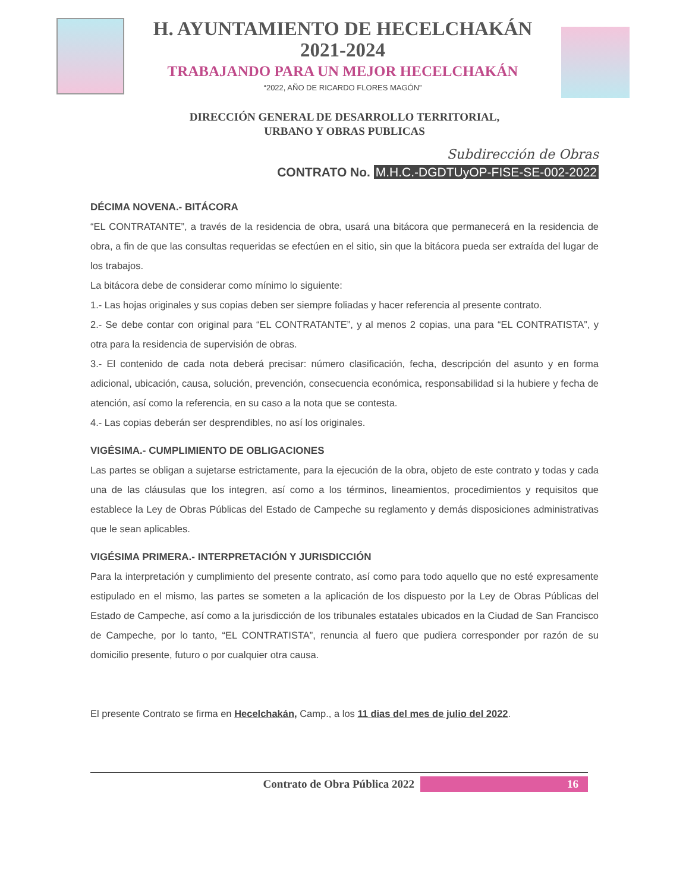H. AYUNTAMIENTO DE HECELCHAKÁN
2021-2024
TRABAJANDO PARA UN MEJOR HECELCHAKÁN
“2022, AÑO DE RICARDO FLORES MAGÓN”
DIRECCIÓN GENERAL DE DESARROLLO TERRITORIAL,
URBANO Y OBRAS PUBLICAS
Subdirección de Obras
CONTRATO No. M.H.C.-DGDTUyOP-FISE-SE-002-2022
DÉCIMA NOVENA.- BITÁCORA
“EL CONTRATANTE”, a través de la residencia de obra, usará una bitácora que permanecerá en la residencia de obra, a fin de que las consultas requeridas se efectúen en el sitio, sin que la bitácora pueda ser extraída del lugar de los trabajos.
La bitácora debe de considerar como mínimo lo siguiente:
1.- Las hojas originales y sus copias deben ser siempre foliadas y hacer referencia al presente contrato.
2.- Se debe contar con original para “EL CONTRATANTE”, y al menos 2 copias, una para “EL CONTRATISTA”, y otra para la residencia de supervisión de obras.
3.- El contenido de cada nota deberá precisar: número clasificación, fecha, descripción del asunto y en forma adicional, ubicación, causa, solución, prevención, consecuencia económica, responsabilidad si la hubiere y fecha de atención, así como la referencia, en su caso a la nota que se contesta.
4.- Las copias deberán ser desprendibles, no así los originales.
VIGÉSIMA.- CUMPLIMIENTO DE OBLIGACIONES
Las partes se obligan a sujetarse estrictamente, para la ejecución de la obra, objeto de este contrato y todas y cada una de las cláusulas que los integren, así como a los términos, lineamientos, procedimientos y requisitos que establece la Ley de Obras Públicas del Estado de Campeche su reglamento y demás disposiciones administrativas que le sean aplicables.
VIGÉSIMA PRIMERA.- INTERPRETACIÓN Y JURISDICCIÓN
Para la interpretación y cumplimiento del presente contrato, así como para todo aquello que no esté expresamente estipulado en el mismo, las partes se someten a la aplicación de los dispuesto por la Ley de Obras Públicas del Estado de Campeche, así como a la jurisdicción de los tribunales estatales ubicados en la Ciudad de San Francisco de Campeche, por lo tanto, “EL CONTRATISTA”, renuncia al fuero que pudiera corresponder por razón de su domicilio presente, futuro o por cualquier otra causa.
El presente Contrato se firma en Hecelchakán, Camp., a los 11 dias del mes de julio del 2022.
Contrato de Obra Pública 2022 16